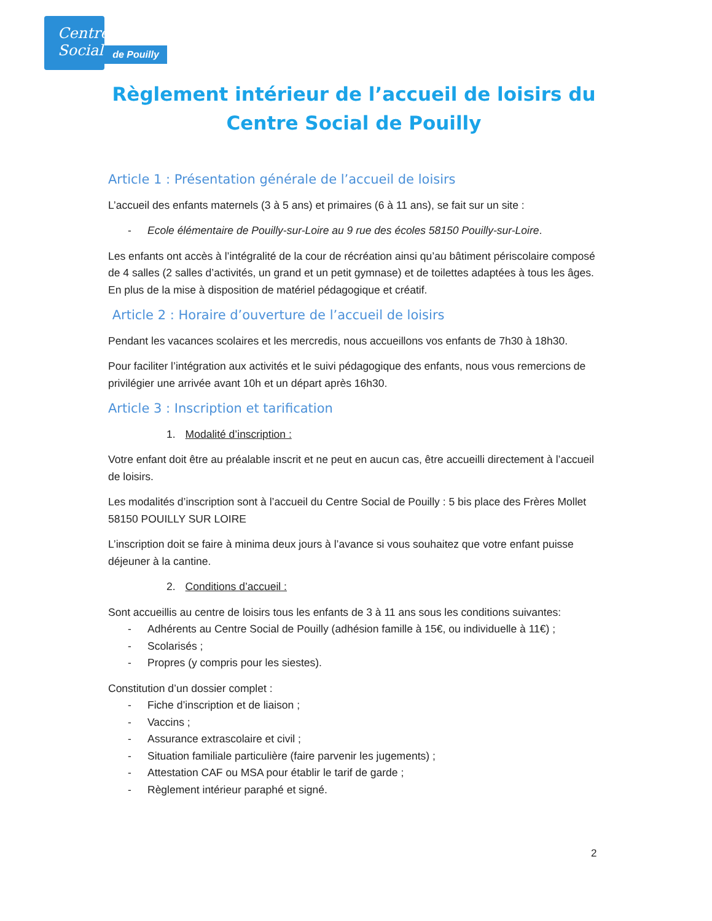Centre
Social
de Pouilly
Règlement intérieur de l’accueil de loisirs du
Centre Social de Pouilly
Article 1 : Présentation générale de l’accueil de loisirs
L’accueil des enfants maternels (3 à 5 ans) et primaires (6 à 11 ans), se fait sur un site :
- Ecole élémentaire de Pouilly-sur-Loire au 9 rue des écoles 58150 Pouilly-sur-Loire.
Les enfants ont accès à l’intégralité de la cour de récréation ainsi qu’au bâtiment périscolaire composé de 4 salles (2 salles d’activités, un grand et un petit gymnase) et de toilettes adaptées à tous les âges. En plus de la mise à disposition de matériel pédagogique et créatif.
Article 2 : Horaire d’ouverture de l’accueil de loisirs
Pendant les vacances scolaires et les mercredis, nous accueillons vos enfants de 7h30 à 18h30.
Pour faciliter l’intégration aux activités et le suivi pédagogique des enfants, nous vous remercions de privilégier une arrivée avant 10h et un départ après 16h30.
Article 3 : Inscription et tarification
1. Modalité d’inscription :
Votre enfant doit être au préalable inscrit et ne peut en aucun cas, être accueilli directement à l’accueil de loisirs.
Les modalités d’inscription sont à l’accueil du Centre Social de Pouilly : 5 bis place des Frères Mollet 58150 POUILLY SUR LOIRE
L’inscription doit se faire à minima deux jours à l’avance si vous souhaitez que votre enfant puisse déjeuner à la cantine.
2. Conditions d’accueil :
Sont accueillis au centre de loisirs tous les enfants de 3 à 11 ans sous les conditions suivantes:
- Adhérents au Centre Social de Pouilly (adhésion famille à 15€, ou individuelle à 11€) ;
- Scolarisés ;
- Propres (y compris pour les siestes).
Constitution d’un dossier complet :
- Fiche d’inscription et de liaison ;
- Vaccins ;
- Assurance extrascolaire et civil ;
- Situation familiale particulière (faire parvenir les jugements) ;
- Attestation CAF ou MSA pour établir le tarif de garde ;
- Règlement intérieur paraphé et signé.
2